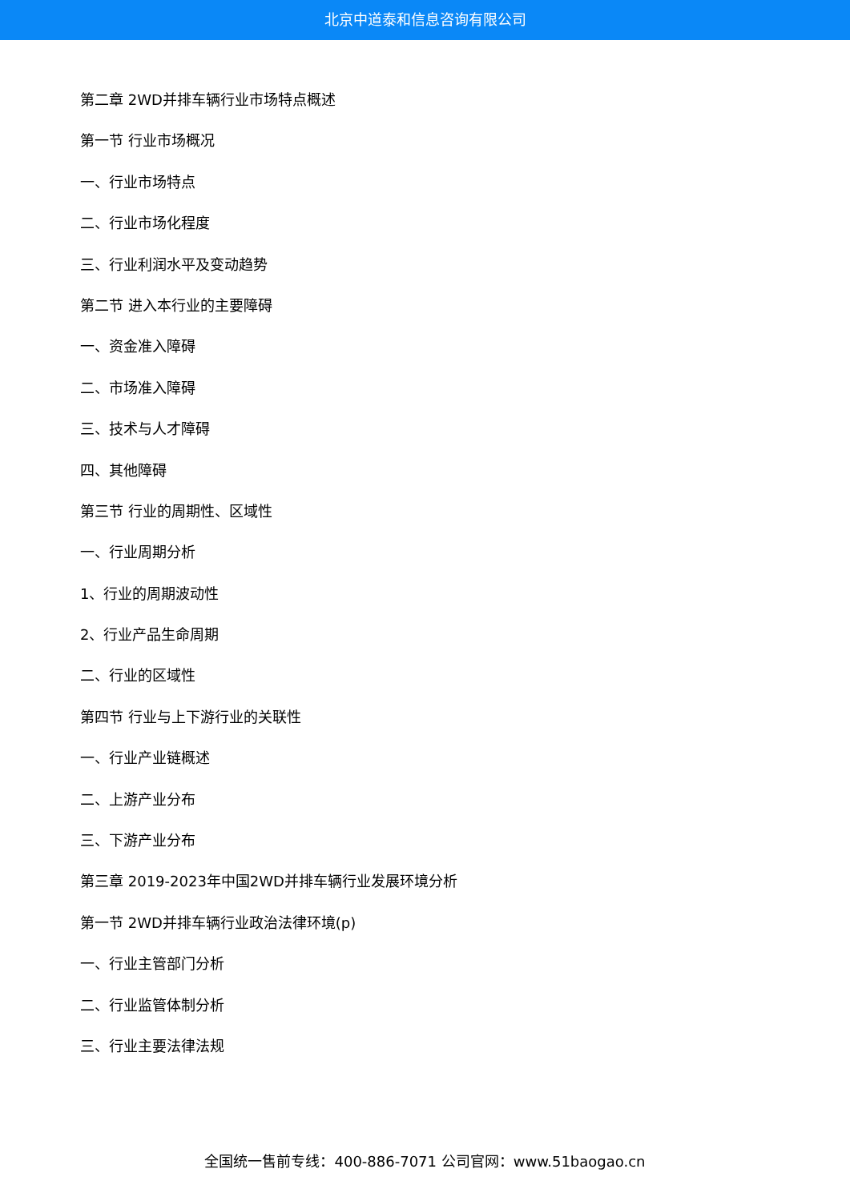北京中道泰和信息咨询有限公司
第二章 2WD并排车辆行业市场特点概述
第一节 行业市场概况
一、行业市场特点
二、行业市场化程度
三、行业利润水平及变动趋势
第二节 进入本行业的主要障碍
一、资金准入障碍
二、市场准入障碍
三、技术与人才障碍
四、其他障碍
第三节 行业的周期性、区域性
一、行业周期分析
1、行业的周期波动性
2、行业产品生命周期
二、行业的区域性
第四节 行业与上下游行业的关联性
一、行业产业链概述
二、上游产业分布
三、下游产业分布
第三章 2019-2023年中国2WD并排车辆行业发展环境分析
第一节 2WD并排车辆行业政治法律环境(p)
一、行业主管部门分析
二、行业监管体制分析
三、行业主要法律法规
全国统一售前专线：400-886-7071 公司官网：www.51baogao.cn